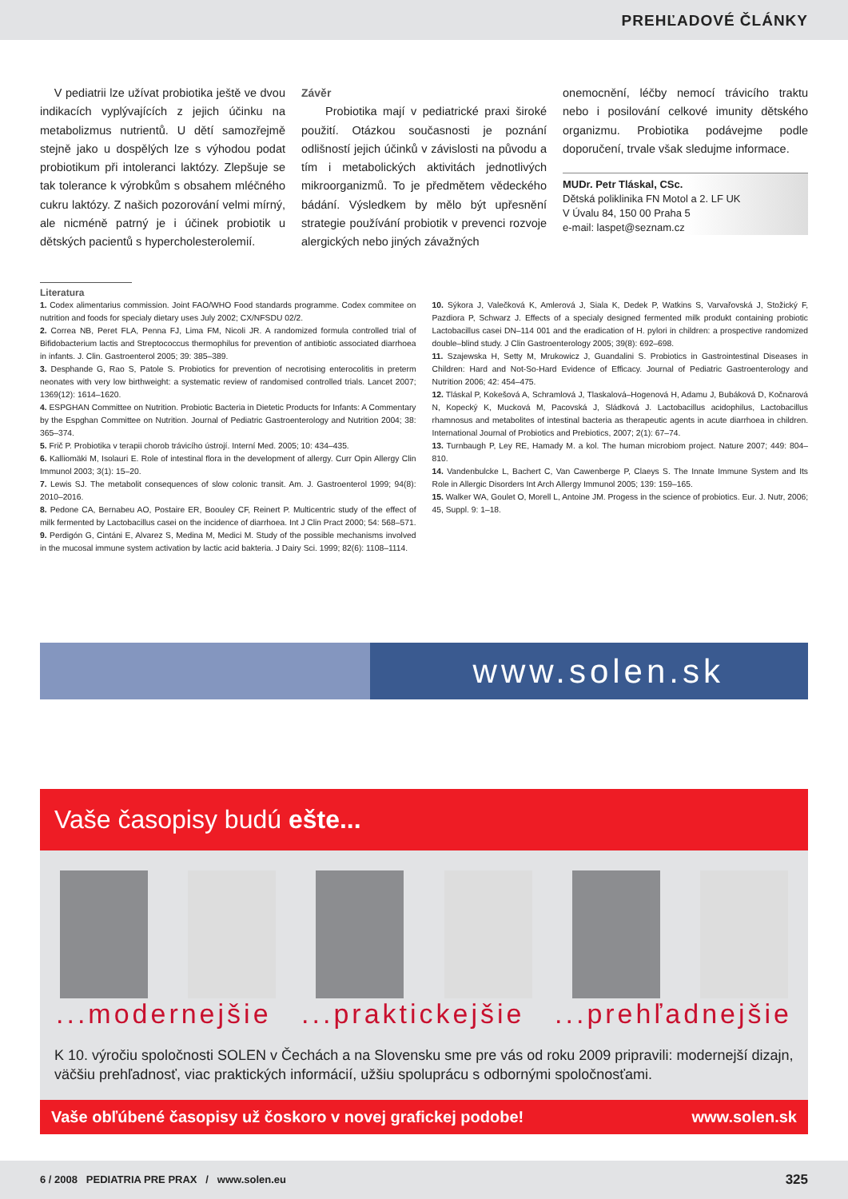PREHĽADOVÉ ČLÁNKY
V pediatrii lze užívat probiotika ještě ve dvou indikacích vyplývajících z jejich účinku na metabolizmus nutrientů. U dětí samozřejmě stejně jako u dospělých lze s výhodou podat probiotikum při intoleranci laktózy. Zlepšuje se tak tolerance k výrobkům s obsahem mléčného cukru laktózy. Z našich pozorování velmi mírný, ale nicméně patrný je i účinek probiotik u dětských pacientů s hypercholesterolemií.
Závěr
Probiotika mají v pediatrické praxi široké použití. Otázkou současnosti je poznání odlišností jejich účinků v závislosti na původu a tím i metabolických aktivitách jednotlivých mikroorganizmů. To je předmětem vědeckého bádání. Výsledkem by mělo být upřesnění strategie používání probiotik v prevenci rozvoje alergických nebo jiných závažných
onemocnění, léčby nemocí trávicího traktu nebo i posilování celkové imunity dětského organizmu. Probiotika podávejme podle doporučení, trvale však sledujme informace.
MUDr. Petr Tláskal, CSc.
Dětská poliklinika FN Motol a 2. LF UK
V Úvalu 84, 150 00 Praha 5
e-mail: laspet@seznam.cz
Literatura
1. Codex alimentarius commission. Joint FAO/WHO Food standards programme. Codex commitee on nutrition and foods for specialy dietary uses July 2002; CX/NFSDU 02/2.
2. Correa NB, Peret FLA, Penna FJ, Lima FM, Nicoli JR. A randomized formula controlled trial of Bifidobacterium lactis and Streptococcus thermophilus for prevention of antibiotic associated diarrhoea in infants. J. Clin. Gastroenterol 2005; 39: 385–389.
3. Desphande G, Rao S, Patole S. Probiotics for prevention of necrotising enterocolitis in preterm neonates with very low birthweight: a systematic review of randomised controlled trials. Lancet 2007; 1369(12): 1614–1620.
4. ESPGHAN Committee on Nutrition. Probiotic Bacteria in Dietetic Products for Infants: A Commentary by the Espghan Committee on Nutrition. Journal of Pediatric Gastroenterology and Nutrition 2004; 38: 365–374.
5. Frič P. Probiotika v terapii chorob trávicího ústrojí. Interní Med. 2005; 10: 434–435.
6. Kalliomäki M, Isolauri E. Role of intestinal flora in the development of allergy. Curr Opin Allergy Clin Immunol 2003; 3(1): 15–20.
7. Lewis SJ. The metabolit consequences of slow colonic transit. Am. J. Gastroenterol 1999; 94(8): 2010–2016.
8. Pedone CA, Bernabeu AO, Postaire ER, Boouley CF, Reinert P. Multicentric study of the effect of milk fermented by Lactobacillus casei on the incidence of diarrhoea. Int J Clin Pract 2000; 54: 568–571.
9. Perdigón G, Cintáni E, Alvarez S, Medina M, Medici M. Study of the possible mechanisms involved in the mucosal immune system activation by lactic acid bakteria. J Dairy Sci. 1999; 82(6): 1108–1114.
10. Sýkora J, Valečková K, Amlerová J, Siala K, Dedek P, Watkins S, Varvařovská J, Stožický F, Pazdiora P, Schwarz J. Effects of a specialy designed fermented milk produkt containing probiotic Lactobacillus casei DN–114 001 and the eradication of H. pylori in children: a prospective randomized double–blind study. J Clin Gastroenterology 2005; 39(8): 692–698.
11. Szajewska H, Setty M, Mrukowicz J, Guandalini S. Probiotics in Gastrointestinal Diseases in Children: Hard and Not-So-Hard Evidence of Efficacy. Journal of Pediatric Gastroenterology and Nutrition 2006; 42: 454–475.
12. Tláskal P, Kokešová A, Schramlová J, Tlaskalová–Hogenová H, Adamu J, Bubáková D, Kočnarová N, Kopecký K, Mucková M, Pacovská J, Sládková J. Lactobacillus acidophilus, Lactobacillus rhamnosus and metabolites of intestinal bacteria as therapeutic agents in acute diarrhoea in children. International Journal of Probiotics and Prebiotics, 2007; 2(1): 67–74.
13. Turnbaugh P, Ley RE, Hamady M. a kol. The human microbiom project. Nature 2007; 449: 804–810.
14. Vandenbulcke L, Bachert C, Van Cawenberge P, Claeys S. The Innate Immune System and Its Role in Allergic Disorders Int Arch Allergy Immunol 2005; 139: 159–165.
15. Walker WA, Goulet O, Morell L, Antoine JM. Progess in the science of probiotics. Eur. J. Nutr, 2006; 45, Suppl. 9: 1–18.
www.solen.sk
Vaše časopisy budú ešte...
...modernejšie ...praktickejšie ...prehľadnejšie
K 10. výročiu spoločnosti SOLEN v Čechách a na Slovensku sme pre vás od roku 2009 pripravili: modernejší dizajn, väčšiu prehľadnosť, viac praktických informácií, užšiu spoluprácu s odbornými spoločnosťami.
Vaše obľúbené časopisy už čoskoro v novej grafickej podobe! www.solen.sk
6 / 2008 PEDIATRIA PRE PRAX / www.solen.eu 325